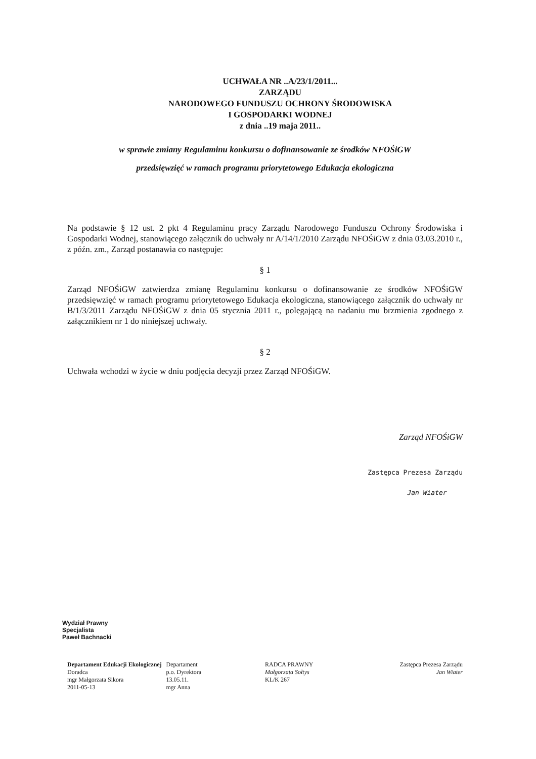UCHWAŁA NR ..A/23/1/2011...
ZARZĄDU
NARODOWEGO FUNDUSZU OCHRONY ŚRODOWISKA
I GOSPODARKI WODNEJ
z dnia ..19 maja 2011..
w sprawie zmiany Regulaminu konkursu o dofinansowanie ze środków NFOŚiGW
przedsięwzięć w ramach programu priorytetowego Edukacja ekologiczna
Na podstawie § 12 ust. 2 pkt 4 Regulaminu pracy Zarządu Narodowego Funduszu Ochrony Środowiska i Gospodarki Wodnej, stanowiącego załącznik do uchwały nr A/14/1/2010 Zarządu NFOŚiGW z dnia 03.03.2010 r., z późn. zm., Zarząd postanawia co następuje:
§ 1
Zarząd NFOŚiGW zatwierdza zmianę Regulaminu konkursu o dofinansowanie ze środków NFOŚiGW przedsięwzięć w ramach programu priorytetowego Edukacja ekologiczna, stanowiącego załącznik do uchwały nr B/1/3/2011 Zarządu NFOŚiGW z dnia 05 stycznia 2011 r., polegającą na nadaniu mu brzmienia zgodnego z załącznikiem nr 1 do niniejszej uchwały.
§ 2
Uchwała wchodzi w życie w dniu podjęcia decyzji przez Zarząd NFOŚiGW.
Zarząd NFOŚiGW
Zastępca Prezesa Zarządu
Jan Wiater
Wydział Prawny
Specjalista
Paweł Bachnacki
Departament Edukacji Ekologicznej
Doradca
mgr Małgorzata Sikora
2011-05-13
Departament
p.o. Dyrektora
13.05.11.
mgr Anna
RADCA PRAWNY
Małgorzata Sołtys
KL/K 267
Zastępca Prezesa Zarządu
Jan Wiater